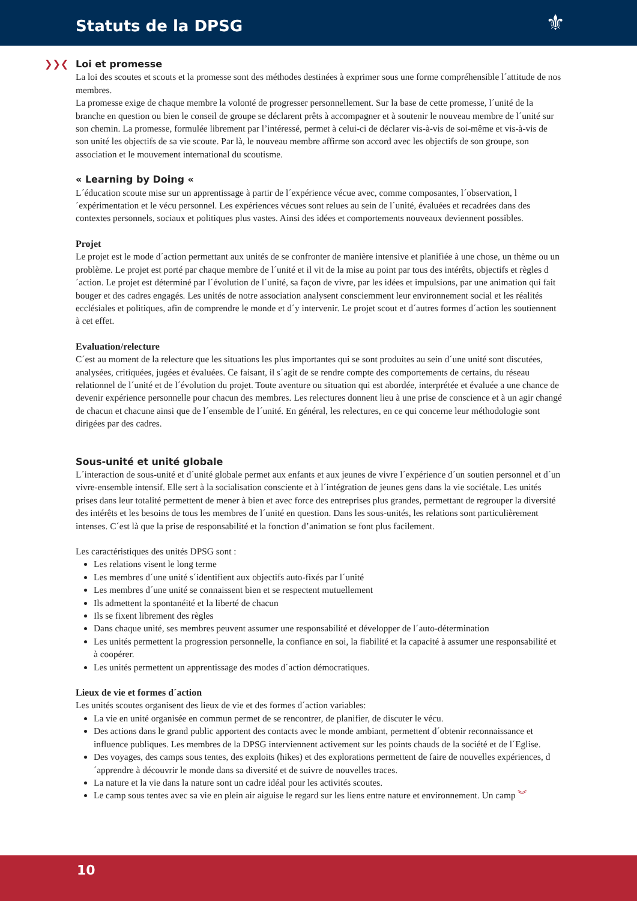Statuts de la DPSG
⚜
❯❯❮ Loi et promesse
La loi des scoutes et scouts et la promesse sont des méthodes destinées à exprimer sous une forme compréhensible l´attitude de nos membres.
La promesse exige de chaque membre la volonté de progresser personnellement. Sur la base de cette promesse, l´unité de la branche en question ou bien le conseil de groupe se déclarent prêts à accompagner et à soutenir le nouveau membre de l´unité sur son chemin. La promesse, formulée librement par l’intéressé, permet à celui-ci de déclarer vis-à-vis de soi-même et vis-à-vis de son unité les objectifs de sa vie scoute. Par là, le nouveau membre affirme son accord avec les objectifs de son groupe, son association et le mouvement international du scoutisme.
« Learning by Doing «
L´éducation scoute mise sur un apprentissage à partir de l´expérience vécue avec, comme composantes, l´observation, l´expérimentation et le vécu personnel. Les expériences vécues sont relues au sein de l´unité, évaluées et recadrées dans des contextes personnels, sociaux et politiques plus vastes. Ainsi des idées et comportements nouveaux deviennent possibles.
Projet
Le projet est le mode d´action permettant aux unités de se confronter de manière intensive et planifiée à une chose, un thème ou un problème. Le projet est porté par chaque membre de l´unité et il vit de la mise au point par tous des intérêts, objectifs et règles d´action. Le projet est déterminé par l´évolution de l´unité, sa façon de vivre, par les idées et impulsions, par une animation qui fait bouger et des cadres engagés. Les unités de notre association analysent consciemment leur environnement social et les réalités ecclésiales et politiques, afin de comprendre le monde et d´y intervenir. Le projet scout et d´autres formes d´action les soutiennent à cet effet.
Evaluation/relecture
C´est au moment de la relecture que les situations les plus importantes qui se sont produites au sein d´une unité sont discutées, analysées, critiquées, jugées et évaluées. Ce faisant, il s´agit de se rendre compte des comportements de certains, du réseau relationnel de l´unité et de l´évolution du projet. Toute aventure ou situation qui est abordée, interprétée et évaluée a une chance de devenir expérience personnelle pour chacun des membres. Les relectures donnent lieu à une prise de conscience et à un agir changé de chacun et chacune ainsi que de l´ensemble de l´unité. En général, les relectures, en ce qui concerne leur méthodologie sont dirigées par des cadres.
Sous-unité et unité globale
L´interaction de sous-unité et d´unité globale permet aux enfants et aux jeunes de vivre l´expérience d´un soutien personnel et d´un vivre-ensemble intensif. Elle sert à la socialisation consciente et à l´intégration de jeunes gens dans la vie sociétale. Les unités prises dans leur totalité permettent de mener à bien et avec force des entreprises plus grandes, permettant de regrouper la diversité des intérêts et les besoins de tous les membres de l´unité en question. Dans les sous-unités, les relations sont particulièrement intenses. C´est là que la prise de responsabilité et la fonction d’animation se font plus facilement.
Les caractéristiques des unités DPSG sont :
Les relations visent le long terme
Les membres d´une unité s´identifient aux objectifs auto-fixés par l´unité
Les membres d´une unité se connaissent bien et se respectent mutuellement
Ils admettent la spontanéité et la liberté de chacun
Ils se fixent librement des règles
Dans chaque unité, ses membres peuvent assumer une responsabilité et développer de l´auto-détermination
Les unités permettent la progression personnelle, la confiance en soi, la fiabilité et la capacité à assumer une responsabilité et à coopérer.
Les unités permettent un apprentissage des modes d´action démocratiques.
Lieux de vie et formes d´action
Les unités scoutes organisent des lieux de vie et des formes d´action variables:
La vie en unité organisée en commun permet de se rencontrer, de planifier, de discuter le vécu.
Des actions dans le grand public apportent des contacts avec le monde ambiant, permettent d´obtenir reconnaissance et influence publiques. Les membres de la DPSG interviennent activement sur les points chauds de la société et de l´Eglise.
Des voyages, des camps sous tentes, des exploits (hikes) et des explorations permettent de faire de nouvelles expériences, d´apprendre à découvrir le monde dans sa diversité et de suivre de nouvelles traces.
La nature et la vie dans la nature sont un cadre idéal pour les activités scoutes.
Le camp sous tentes avec sa vie en plein air aiguise le regard sur les liens entre nature et environnement. Un camp ︾
10